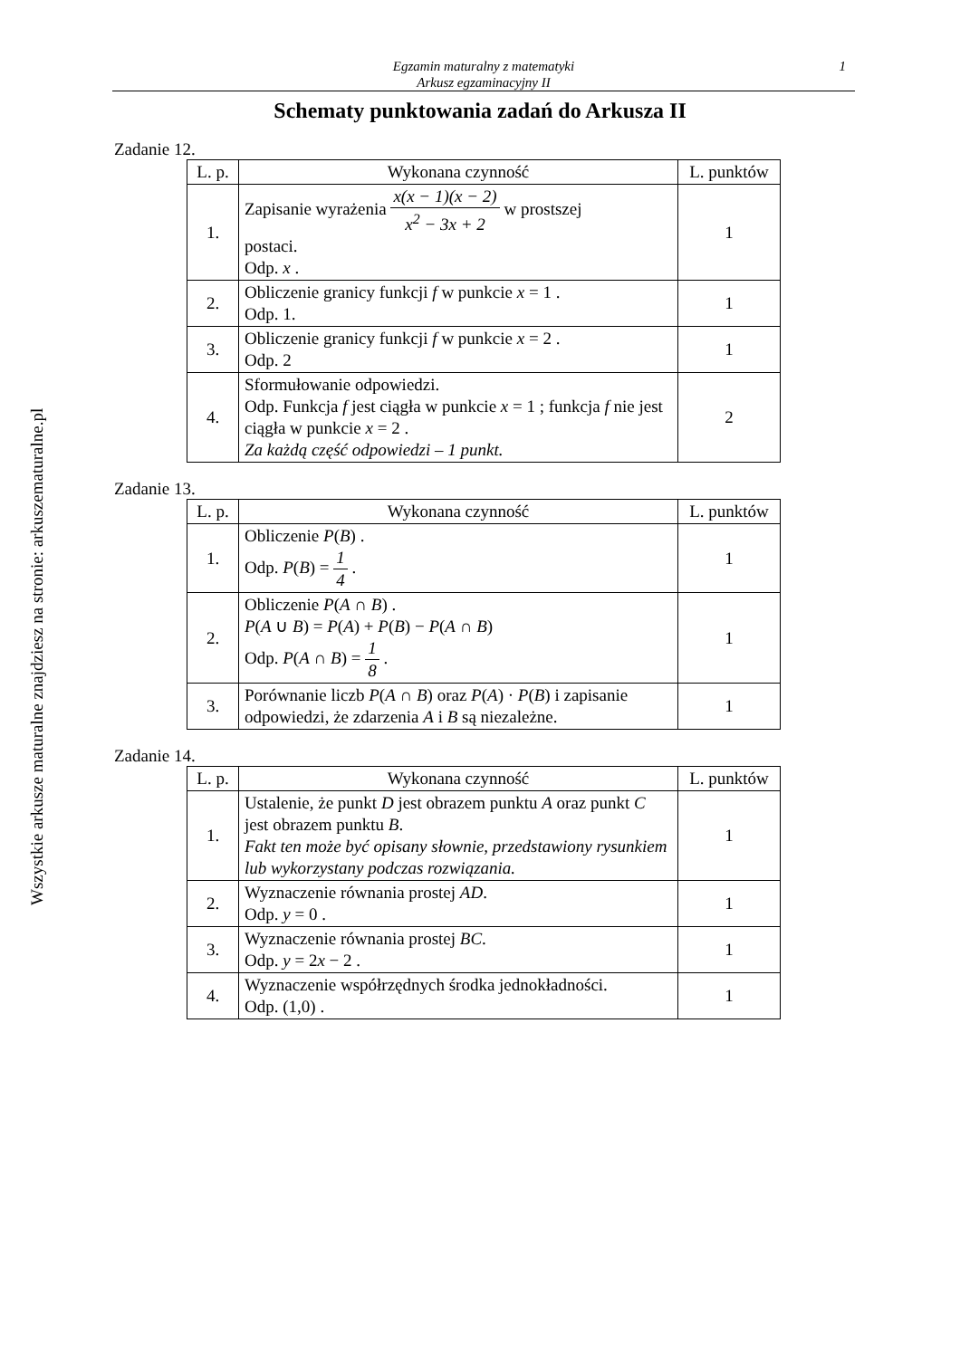Egzamin maturalny z matematyki
Arkusz egzaminacyjny II
1
Schematy punktowania zadań do Arkusza II
Zadanie 12.
| L. p. | Wykonana czynność | L. punktów |
| --- | --- | --- |
| 1. | Zapisanie wyrażenia x(x − 1)(x − 2) x<sup>2</sup> − 3x + 2 w prostszej postaci. Odp. x . | 1 |
| 2. | Obliczenie granicy funkcji f w punkcie x = 1 . Odp. 1. | 1 |
| 3. | Obliczenie granicy funkcji f w punkcie x = 2 . Odp. 2 | 1 |
| 4. | Sformułowanie odpowiedzi. Odp. Funkcja f jest ciągła w punkcie x = 1 ; funkcja f nie jest ciągła w punkcie x = 2 . Za każdą część odpowiedzi – 1 punkt. | 2 |
Zadanie 13.
| L. p. | Wykonana czynność | L. punktów |
| --- | --- | --- |
| 1. | Obliczenie P ( B ) . Odp. P ( B ) = 1 4 . | 1 |
| 2. | Obliczenie P ( A ∩ B ) . P ( A ∪ B ) = P ( A ) + P ( B ) − P ( A ∩ B ) Odp. P ( A ∩ B ) = 1 8 . | 1 |
| 3. | Porównanie liczb P ( A ∩ B ) oraz P ( A ) · P ( B ) i zapisanie odpowiedzi, że zdarzenia A i B są niezależne. | 1 |
Zadanie 14.
| L. p. | Wykonana czynność | L. punktów |
| --- | --- | --- |
| 1. | Ustalenie, że punkt D jest obrazem punktu A oraz punkt C jest obrazem punktu B . Fakt ten może być opisany słownie, przedstawiony rysunkiem lub wykorzystany podczas rozwiązania. | 1 |
| 2. | Wyznaczenie równania prostej AD . Odp. y = 0 . | 1 |
| 3. | Wyznaczenie równania prostej BC . Odp. y = 2 x − 2 . | 1 |
| 4. | Wyznaczenie współrzędnych środka jednokładności. Odp. (1,0) . | 1 |
Wszystkie arkusze maturalne znajdziesz na stronie: arkuszematuralne.pl